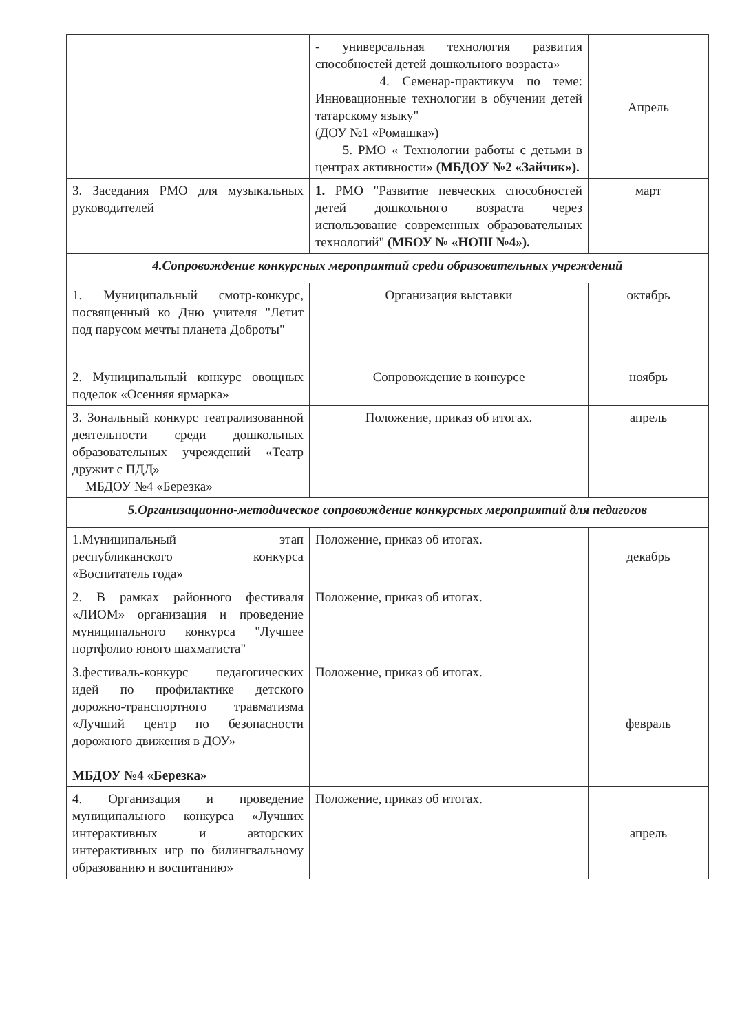| | - универсальная технология развития способностей детей дошкольного возраста» 4. Семенар-практикум по теме: Инновационные технологии в обучении детей татарскому языку" (ДОУ №1 «Ромашка») 5. РМО « Технологии работы с детьми в центрах активности» (МБДОУ №2 «Зайчик»). | Апрель |
| 3. Заседания РМО для музыкальных руководителей | 1. РМО "Развитие певческих способностей детей дошкольного возраста через использование современных образовательных технологий" (МБОУ № «НОШ №4»). | март |
| 4.Сопровождение конкурсных мероприятий среди образовательных учреждений | | |
| 1. Муниципальный смотр-конкурс, посвященный ко Дню учителя "Летит под парусом мечты планета Доброты" | Организация выставки | октябрь |
| 2. Муниципальный конкурс овощных поделок «Осенняя ярмарка» | Сопровождение в конкурсе | ноябрь |
| 3. Зональный конкурс театрализованной деятельности среди дошкольных образовательных учреждений «Театр дружит с ПДД» МБДОУ №4 «Березка» | Положение, приказ об итогах. | апрель |
| 5.Организационно-методическое сопровождение конкурсных мероприятий для педагогов | | |
| 1.Муниципальный этап республиканского конкурса «Воспитатель года» | Положение, приказ об итогах. | декабрь |
| 2. В рамках районного фестиваля «ЛИОМ» организация и проведение муниципального конкурса "Лучшее портфолио юного шахматиста" | Положение, приказ об итогах. | |
| 3.фестиваль-конкурс педагогических идей по профилактике детского дорожно-транспортного травматизма «Лучший центр по безопасности дорожного движения в ДОУ» МБДОУ №4 «Березка» | Положение, приказ об итогах. | февраль |
| 4. Организация и проведение муниципального конкурса «Лучших интерактивных и авторских интерактивных игр по билингвальному образованию и воспитанию» | Положение, приказ об итогах. | апрель |